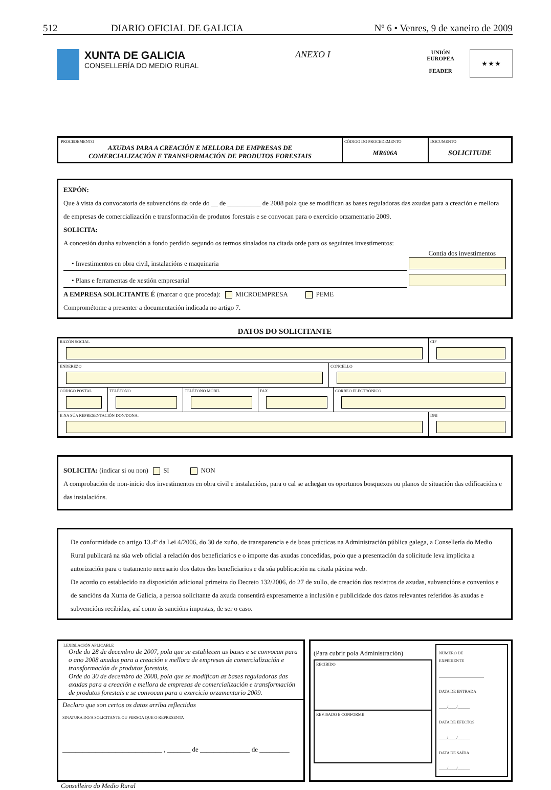512 DIARIO OFICIAL DE GALICIA Nº 6 • Venres, 9 de xaneiro de 2009
XUNTA DE GALICIA
CONSELLERÍA DO MEDIO RURAL
ANEXO I
UNIÓN
EUROPEA
FEADER
★ ★ ★
PROCEDEMENTO
AXUDAS PARA A CREACIÓN E MELLORA DE EMPRESAS DE
COMERCIALIZACIÓN E TRANSFORMACIÓN DE PRODUTOS FORESTAIS
CÓDIGO DO PROCEDEMENTO
MR606A
DOCUMENTO
SOLICITUDE
EXPÓN:
Que á vista da convocatoria de subvencións da orde do __ de __________ de 2008 pola que se modifican as bases reguladoras das axudas para a creación e mellora de empresas de comercialización e transformación de produtos forestais e se convocan para o exercicio orzamentario 2009.
SOLICITA:
A concesión dunha subvención a fondo perdido segundo os termos sinalados na citada orde para os seguintes investimentos:
Contía dos investimentos
• Investimentos en obra civil, instalacións e maquinaria
• Plans e ferramentas de xestión empresarial
A EMPRESA SOLICITANTE É (marcar o que proceda): MICROEMPRESA PEME
Comprométome a presenter a documentación indicada no artigo 7.
DATOS DO SOLICITANTE
RAZÓN SOCIAL CIF
ENDEREZO CONCELLO
CÓDIGO POSTAL
TELÉFONO TELÉFONO MÓBIL FAX CORREO ELECTRÓNICO
E NA SÚA REPRESENTACIÓN DON/DONA:
DNI
SOLICITA: (indicar si ou non) SI NON
A comprobación de non-inicio dos investimentos en obra civil e instalacións, para o cal se achegan os oportunos bosquexos ou planos de situación das edificacións e das instalacións.
De conformidade co artigo 13.4º da Lei 4/2006, do 30 de xuño, de transparencia e de boas prácticas na Administración pública galega, a Consellería do Medio Rural publicará na súa web oficial a relación dos beneficiarios e o importe das axudas concedidas, polo que a presentación da solicitude leva implícita a autorización para o tratamento necesario dos datos dos beneficiarios e da súa publicación na citada páxina web.
De acordo co establecido na disposición adicional primeira do Decreto 132/2006, do 27 de xullo, de creación dos rexistros de axudas, subvencións e convenios e de sancións da Xunta de Galicia, a persoa solicitante da axuda consentirá expresamente a inclusión e publicidade dos datos relevantes referidos ás axudas e subvencións recibidas, así como ás sancións impostas, de ser o caso.
LEXISLACIÓN APLICABLE
Orde do 28 de decembro de 2007, pola que se establecen as bases e se convocan para o ano 2008 axudas para a creación e mellora de empresas de comercialización e transformación de produtos forestais.
Orde do 30 de decembro de 2008, pola que se modifican as bases reguladoras das axudas para a creación e mellora de empresas de comercialización e transformación de produtos forestais e se convocan para o exercicio orzamentario 2009.
Declaro que son certos os datos arriba reflectidos
SINATURA DO/A SOLICITANTE OU PERSOA QUE O REPRESENTA
______________________________ , _______ de _______________ de _________
(Para cubrir pola Administración)
RECIBIDO
REVISADO E CONFORME
NÚMERO DE
EXPEDIENTE
______________________
DATA DE ENTRADA
____/____/______
DATA DE EFECTOS
____/____/______
DATA DE SAÍDA
____/____/______
Conselleiro do Medio Rural